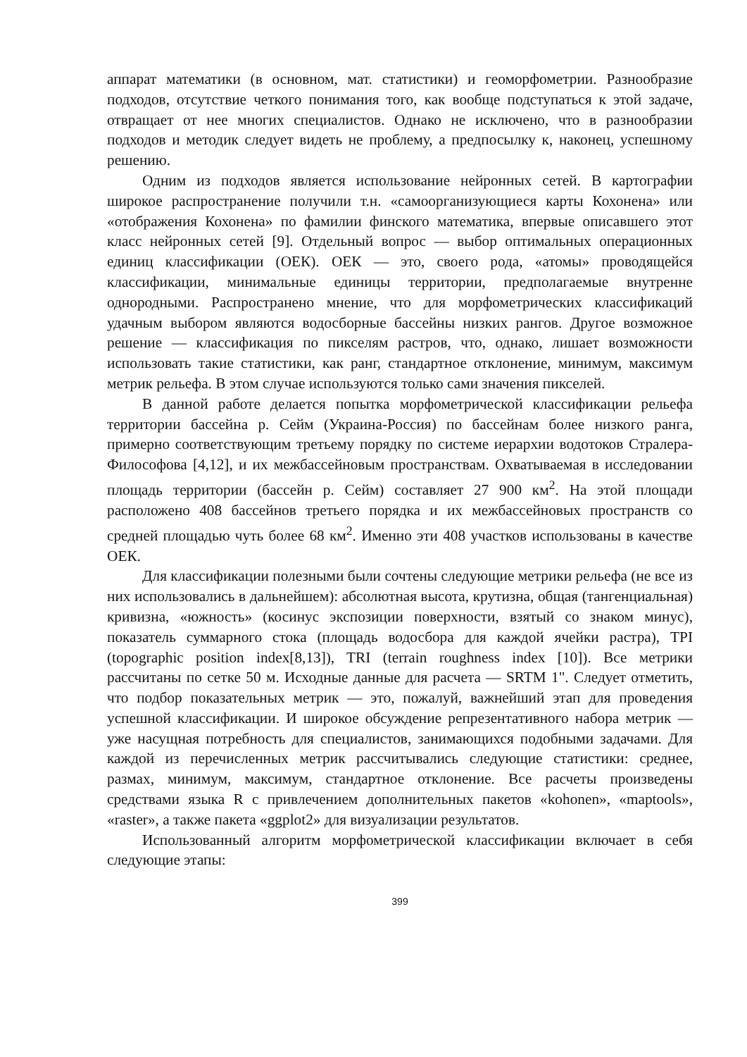аппарат математики (в основном, мат. статистики) и геоморфометрии. Разнообразие подходов, отсутствие четкого понимания того, как вообще подступаться к этой задаче, отвращает от нее многих специалистов. Однако не исключено, что в разнообразии подходов и методик следует видеть не проблему, а предпосылку к, наконец, успешному решению.
Одним из подходов является использование нейронных сетей. В картографии широкое распространение получили т.н. «самоорганизующиеся карты Кохонена» или «отображения Кохонена» по фамилии финского математика, впервые описавшего этот класс нейронных сетей [9]. Отдельный вопрос — выбор оптимальных операционных единиц классификации (ОЕК). ОЕК — это, своего рода, «атомы» проводящейся классификации, минимальные единицы территории, предполагаемые внутренне однородными. Распространено мнение, что для морфометрических классификаций удачным выбором являются водосборные бассейны низких рангов. Другое возможное решение — классификация по пикселям растров, что, однако, лишает возможности использовать такие статистики, как ранг, стандартное отклонение, минимум, максимум метрик рельефа. В этом случае используются только сами значения пикселей.
В данной работе делается попытка морфометрической классификации рельефа территории бассейна р. Сейм (Украина-Россия) по бассейнам более низкого ранга, примерно соответствующим третьему порядку по системе иерархии водотоков Стралера-Философова [4,12], и их межбассейновым пространствам. Охватываемая в исследовании площадь территории (бассейн р. Сейм) составляет 27 900 км<sup>2</sup>. На этой площади расположено 408 бассейнов третьего порядка и их межбассейновых пространств со средней площадью чуть более 68 км<sup>2</sup>. Именно эти 408 участков использованы в качестве ОЕК.
Для классификации полезными были сочтены следующие метрики рельефа (не все из них использовались в дальнейшем): абсолютная высота, крутизна, общая (тангенциальная) кривизна, «южность» (косинус экспозиции поверхности, взятый со знаком минус), показатель суммарного стока (площадь водосбора для каждой ячейки растра), TPI (topographic position index[8,13]), TRI (terrain roughness index [10]). Все метрики рассчитаны по сетке 50 м. Исходные данные для расчета — SRTM 1". Следует отметить, что подбор показательных метрик — это, пожалуй, важнейший этап для проведения успешной классификации. И широкое обсуждение репрезентативного набора метрик — уже насущная потребность для специалистов, занимающихся подобными задачами. Для каждой из перечисленных метрик рассчитывались следующие статистики: среднее, размах, минимум, максимум, стандартное отклонение. Все расчеты произведены средствами языка R с привлечением дополнительных пакетов «kohonen», «maptools», «raster», а также пакета «ggplot2» для визуализации результатов.
Использованный алгоритм морфометрической классификации включает в себя следующие этапы:
399